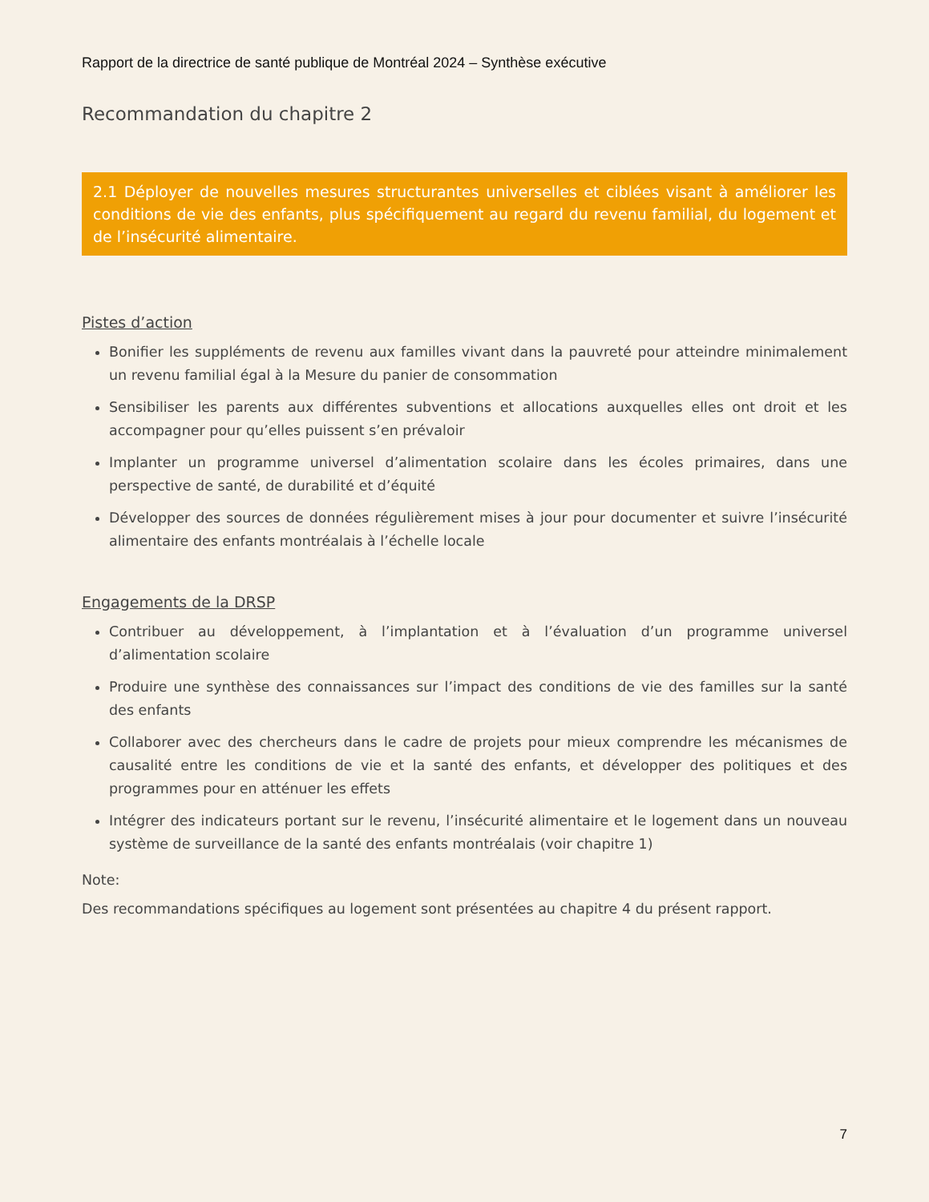Rapport de la directrice de santé publique de Montréal 2024 – Synthèse exécutive
Recommandation du chapitre 2
2.1 Déployer de nouvelles mesures structurantes universelles et ciblées visant à améliorer les conditions de vie des enfants, plus spécifiquement au regard du revenu familial, du logement et de l’insécurité alimentaire.
Pistes d’action
Bonifier les suppléments de revenu aux familles vivant dans la pauvreté pour atteindre minimalement un revenu familial égal à la Mesure du panier de consommation
Sensibiliser les parents aux différentes subventions et allocations auxquelles elles ont droit et les accompagner pour qu’elles puissent s’en prévaloir
Implanter un programme universel d’alimentation scolaire dans les écoles primaires, dans une perspective de santé, de durabilité et d’équité
Développer des sources de données régulièrement mises à jour pour documenter et suivre l’insécurité alimentaire des enfants montréalais à l’échelle locale
Engagements de la DRSP
Contribuer au développement, à l’implantation et à l’évaluation d’un programme universel d’alimentation scolaire
Produire une synthèse des connaissances sur l’impact des conditions de vie des familles sur la santé des enfants
Collaborer avec des chercheurs dans le cadre de projets pour mieux comprendre les mécanismes de causalité entre les conditions de vie et la santé des enfants, et développer des politiques et des programmes pour en atténuer les effets
Intégrer des indicateurs portant sur le revenu, l’insécurité alimentaire et le logement dans un nouveau système de surveillance de la santé des enfants montréalais (voir chapitre 1)
Note:
Des recommandations spécifiques au logement sont présentées au chapitre 4 du présent rapport.
7